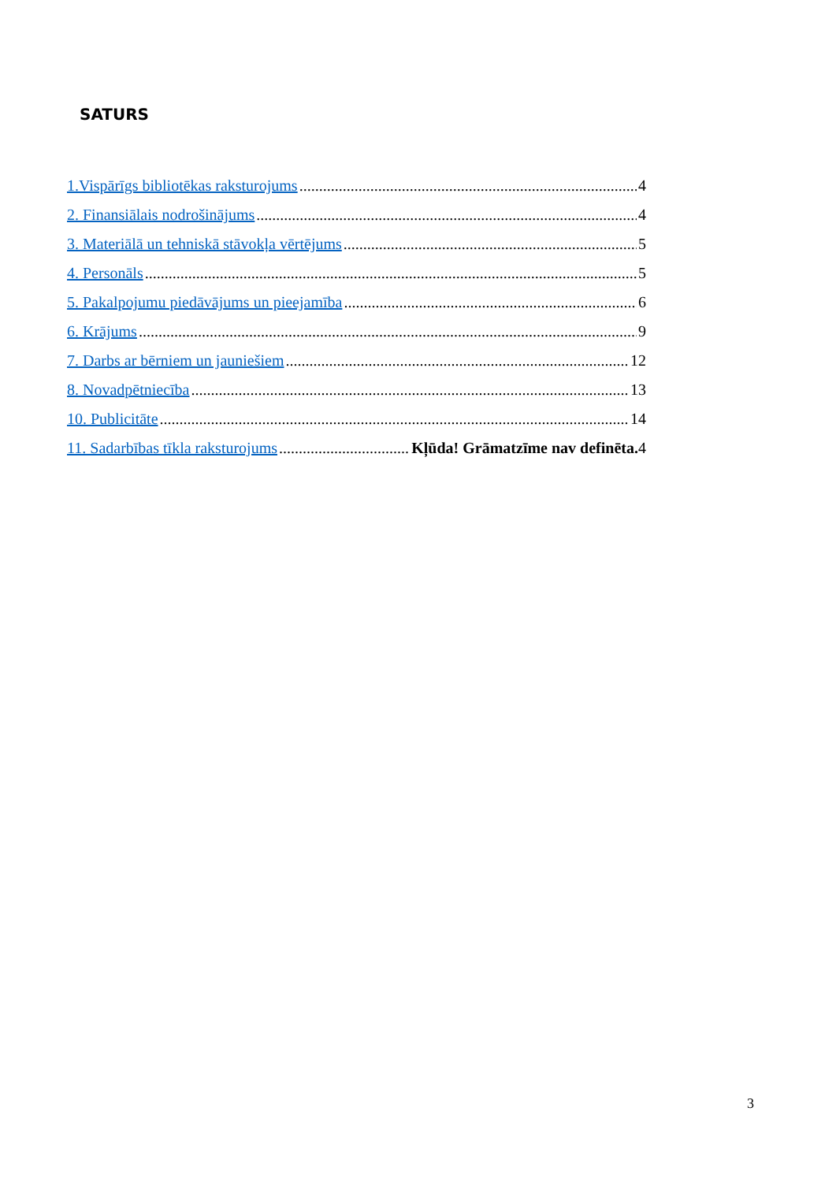SATURS
1.Vispārīgs bibliotēkas raksturojums 4
2. Finansiālais nodrošinājums 4
3. Materiālā un tehniskā stāvokļa vērtējums 5
4. Personāls 5
5. Pakalpojumu piedāvājums un pieejamība 6
6. Krājums 9
7. Darbs ar bērniem un jauniešiem 12
8. Novadpētniecība 13
10. Publicitāte 14
11. Sadarbības tīkla raksturojums Kļūda! Grāmatzīme nav definēta. 4
3